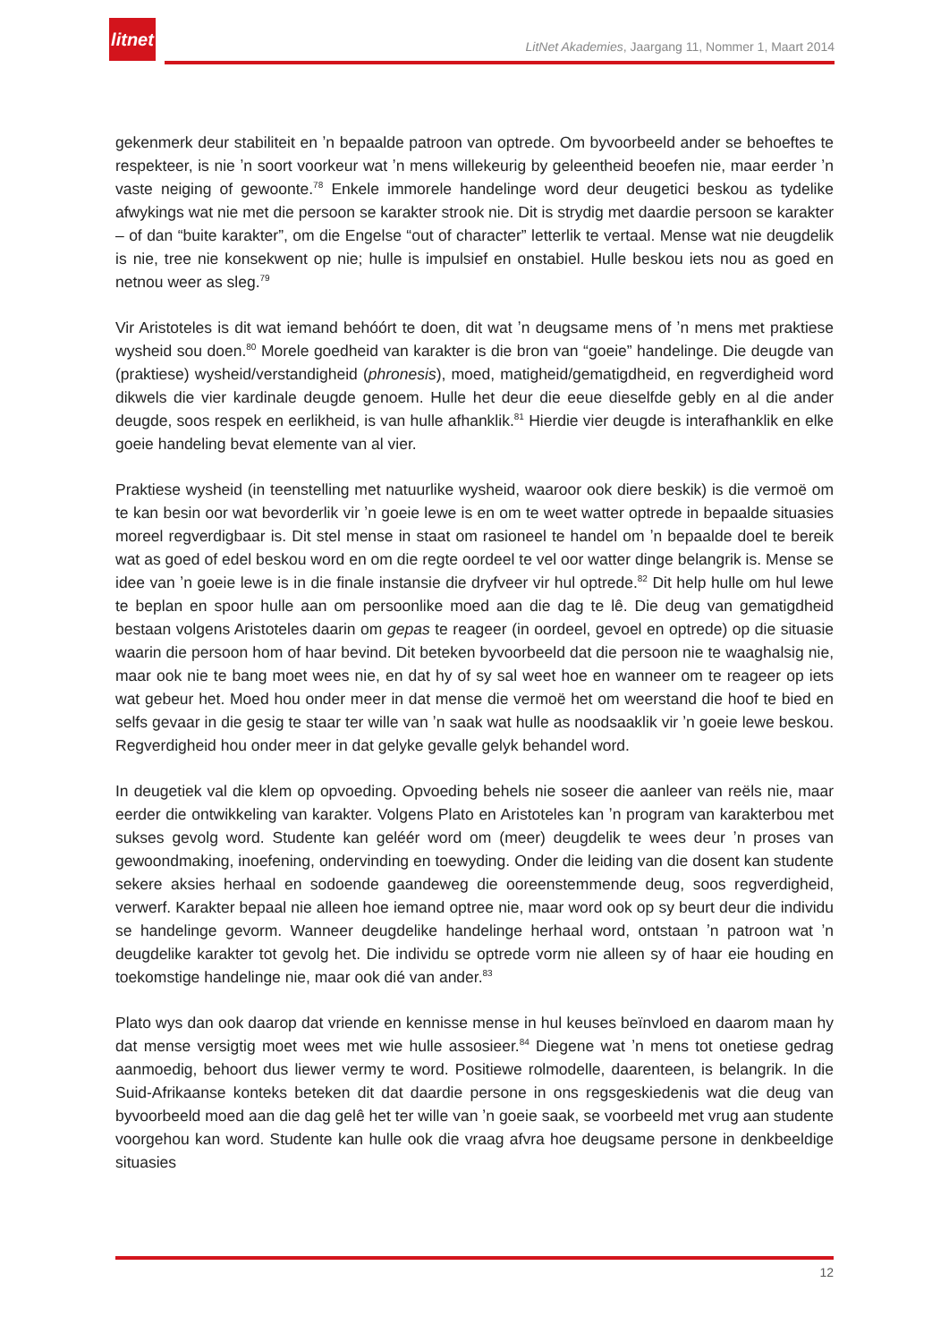litnet
LitNet Akademies, Jaargang 11, Nommer 1, Maart 2014
gekenmerk deur stabiliteit en ʼn bepaalde patroon van optrede. Om byvoorbeeld ander se behoeftes te respekteer, is nie ʼn soort voorkeur wat ʼn mens willekeurig by geleentheid beoefen nie, maar eerder ʼn vaste neiging of gewoonte.<sup>78</sup> Enkele immorele handelinge word deur deugetici beskou as tydelike afwykings wat nie met die persoon se karakter strook nie. Dit is strydig met daardie persoon se karakter – of dan “buite karakter”, om die Engelse “out of character” letterlik te vertaal. Mense wat nie deugdelik is nie, tree nie konsekwent op nie; hulle is impulsief en onstabiel. Hulle beskou iets nou as goed en netnou weer as sleg.<sup>79</sup>
Vir Aristoteles is dit wat iemand behóórt te doen, dit wat ʼn deugsame mens of ʼn mens met praktiese wysheid sou doen.<sup>80</sup> Morele goedheid van karakter is die bron van “goeie” handelinge. Die deugde van (praktiese) wysheid/verstandigheid (phronesis), moed, matigheid/gematigdheid, en regverdigheid word dikwels die vier kardinale deugde genoem. Hulle het deur die eeue dieselfde gebly en al die ander deugde, soos respek en eerlikheid, is van hulle afhanklik.<sup>81</sup> Hierdie vier deugde is interafhanklik en elke goeie handeling bevat elemente van al vier.
Praktiese wysheid (in teenstelling met natuurlike wysheid, waaroor ook diere beskik) is die vermoë om te kan besin oor wat bevorderlik vir ʼn goeie lewe is en om te weet watter optrede in bepaalde situasies moreel regverdigbaar is. Dit stel mense in staat om rasioneel te handel om ʼn bepaalde doel te bereik wat as goed of edel beskou word en om die regte oordeel te vel oor watter dinge belangrik is. Mense se idee van ʼn goeie lewe is in die finale instansie die dryfveer vir hul optrede.<sup>82</sup> Dit help hulle om hul lewe te beplan en spoor hulle aan om persoonlike moed aan die dag te lê. Die deug van gematigdheid bestaan volgens Aristoteles daarin om gepas te reageer (in oordeel, gevoel en optrede) op die situasie waarin die persoon hom of haar bevind. Dit beteken byvoorbeeld dat die persoon nie te waaghalsig nie, maar ook nie te bang moet wees nie, en dat hy of sy sal weet hoe en wanneer om te reageer op iets wat gebeur het. Moed hou onder meer in dat mense die vermoë het om weerstand die hoof te bied en selfs gevaar in die gesig te staar ter wille van ʼn saak wat hulle as noodsaaklik vir ʼn goeie lewe beskou. Regverdigheid hou onder meer in dat gelyke gevalle gelyk behandel word.
In deugetiek val die klem op opvoeding. Opvoeding behels nie soseer die aanleer van reëls nie, maar eerder die ontwikkeling van karakter. Volgens Plato en Aristoteles kan ʼn program van karakterbou met sukses gevolg word. Studente kan geléér word om (meer) deugdelik te wees deur ʼn proses van gewoondmaking, inoefening, ondervinding en toewyding. Onder die leiding van die dosent kan studente sekere aksies herhaal en sodoende gaandeweg die ooreenstemmende deug, soos regverdigheid, verwerf. Karakter bepaal nie alleen hoe iemand optree nie, maar word ook op sy beurt deur die individu se handelinge gevorm. Wanneer deugdelike handelinge herhaal word, ontstaan ʼn patroon wat ʼn deugdelike karakter tot gevolg het. Die individu se optrede vorm nie alleen sy of haar eie houding en toekomstige handelinge nie, maar ook dié van ander.<sup>83</sup>
Plato wys dan ook daarop dat vriende en kennisse mense in hul keuses beïnvloed en daarom maan hy dat mense versigtig moet wees met wie hulle assosieer.<sup>84</sup> Diegene wat ʼn mens tot onetiese gedrag aanmoedig, behoort dus liewer vermy te word. Positiewe rolmodelle, daarenteen, is belangrik. In die Suid-Afrikaanse konteks beteken dit dat daardie persone in ons regsgeskiedenis wat die deug van byvoorbeeld moed aan die dag gelê het ter wille van ʼn goeie saak, se voorbeeld met vrug aan studente voorgehou kan word. Studente kan hulle ook die vraag afvra hoe deugsame persone in denkbeeldige situasies
12